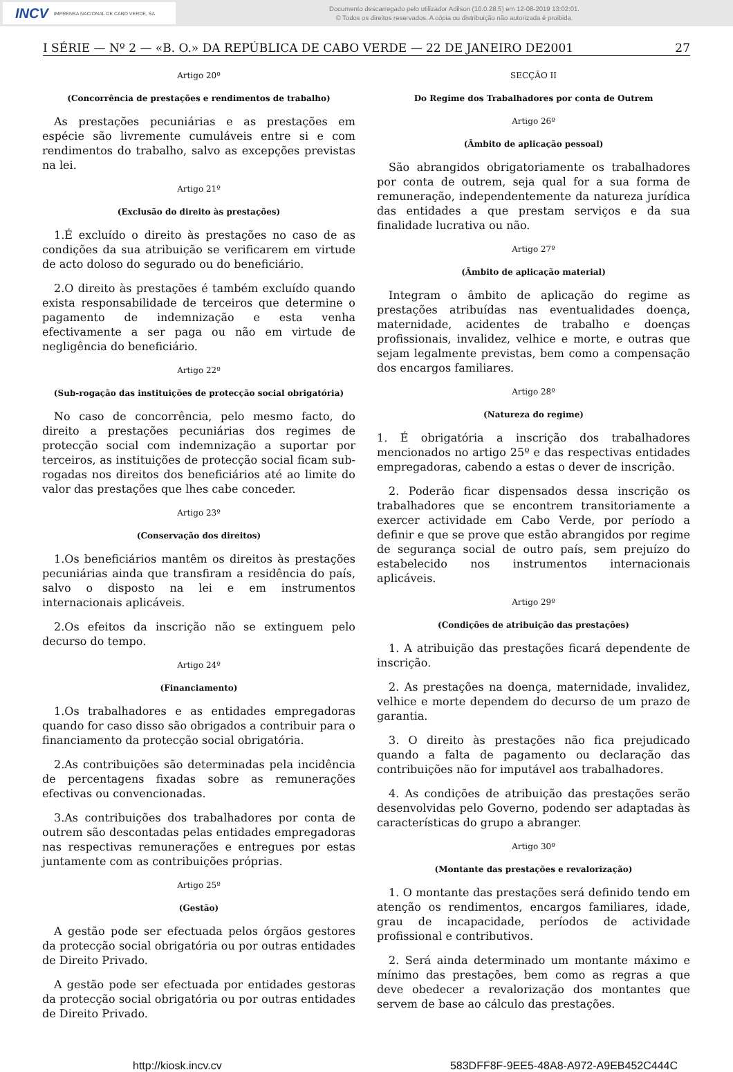INCV IMPRENSA NACIONAL DE CABO VERDE, SA
Documento descarregado pelo utilizador Adilson (10.0.28.5) em 12-08-2019 13:02:01.
© Todos os direitos reservados. A cópia ou distribuição não autorizada é proibida.
I SÉRIE — Nº 2 — «B. O.» DA REPÚBLICA DE CABO VERDE — 22 DE JANEIRO DE2001 27
Artigo 20º
(Concorrência de prestações e rendimentos de trabalho)
As prestações pecuniárias e as prestações em espécie são livremente cumuláveis entre si e com rendimentos do trabalho, salvo as excepções previstas na lei.
Artigo 21º
(Exclusão do direito às prestações)
1.É excluído o direito às prestações no caso de as condições da sua atribuição se verificarem em virtude de acto doloso do segurado ou do beneficiário.
2.O direito às prestações é também excluído quando exista responsabilidade de terceiros que determine o pagamento de indemnização e esta venha efectivamente a ser paga ou não em virtude de negligência do beneficiário.
Artigo 22º
(Sub-rogação das instituições de protecção social obrigatória)
No caso de concorrência, pelo mesmo facto, do direito a prestações pecuniárias dos regimes de protecção social com indemnização a suportar por terceiros, as instituições de protecção social ficam sub-rogadas nos direitos dos beneficiários até ao limite do valor das prestações que lhes cabe conceder.
Artigo 23º
(Conservação dos direitos)
1.Os beneficiários mantêm os direitos às prestações pecuniárias ainda que transfiram a residência do país, salvo o disposto na lei e em instrumentos internacionais aplicáveis.
2.Os efeitos da inscrição não se extinguem pelo decurso do tempo.
Artigo 24º
(Financiamento)
1.Os trabalhadores e as entidades empregadoras quando for caso disso são obrigados a contribuir para o financiamento da protecção social obrigatória.
2.As contribuições são determinadas pela incidência de percentagens fixadas sobre as remunerações efectivas ou convencionadas.
3.As contribuições dos trabalhadores por conta de outrem são descontadas pelas entidades empregadoras nas respectivas remunerações e entregues por estas juntamente com as contribuições próprias.
Artigo 25º
(Gestão)
A gestão pode ser efectuada pelos órgãos gestores da protecção social obrigatória ou por outras entidades de Direito Privado.
A gestão pode ser efectuada por entidades gestoras da protecção social obrigatória ou por outras entidades de Direito Privado.
SECÇÃO II
Do Regime dos Trabalhadores por conta de Outrem
Artigo 26º
(Âmbito de aplicação pessoal)
São abrangidos obrigatoriamente os trabalhadores por conta de outrem, seja qual for a sua forma de remuneração, independentemente da natureza jurídica das entidades a que prestam serviços e da sua finalidade lucrativa ou não.
Artigo 27º
(Âmbito de aplicação material)
Integram o âmbito de aplicação do regime as prestações atribuídas nas eventualidades doença, maternidade, acidentes de trabalho e doenças profissionais, invalidez, velhice e morte, e outras que sejam legalmente previstas, bem como a compensação dos encargos familiares.
Artigo 28º
(Natureza do regime)
1. É obrigatória a inscrição dos trabalhadores mencionados no artigo 25º e das respectivas entidades empregadoras, cabendo a estas o dever de inscrição.
2. Poderão ficar dispensados dessa inscrição os trabalhadores que se encontrem transitoriamente a exercer actividade em Cabo Verde, por período a definir e que se prove que estão abrangidos por regime de segurança social de outro país, sem prejuízo do estabelecido nos instrumentos internacionais aplicáveis.
Artigo 29º
(Condições de atribuição das prestações)
1. A atribuição das prestações ficará dependente de inscrição.
2. As prestações na doença, maternidade, invalidez, velhice e morte dependem do decurso de um prazo de garantia.
3. O direito às prestações não fica prejudicado quando a falta de pagamento ou declaração das contribuições não for imputável aos trabalhadores.
4. As condições de atribuição das prestações serão desenvolvidas pelo Governo, podendo ser adaptadas às características do grupo a abranger.
Artigo 30º
(Montante das prestações e revalorização)
1. O montante das prestações será definido tendo em atenção os rendimentos, encargos familiares, idade, grau de incapacidade, períodos de actividade profissional e contributivos.
2. Será ainda determinado um montante máximo e mínimo das prestações, bem como as regras a que deve obedecer a revalorização dos montantes que servem de base ao cálculo das prestações.
http://kiosk.incv.cv 583DFF8F-9EE5-48A8-A972-A9EB452C444C